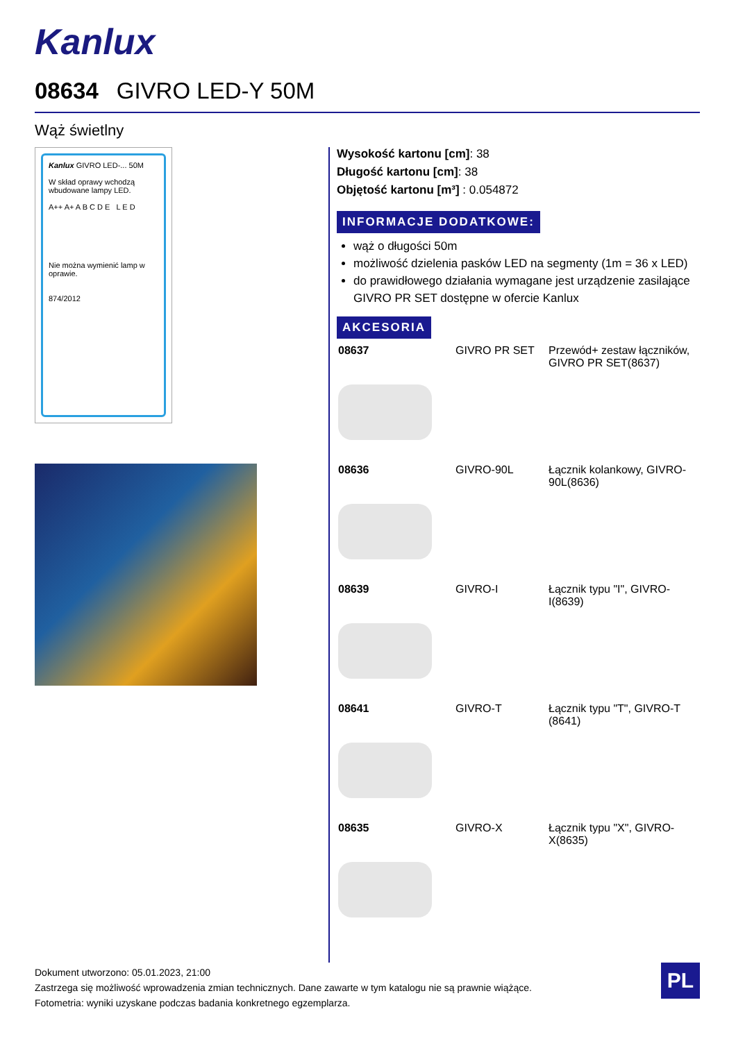Kanlux
08634 GIVRO LED-Y 50M
Wąż świetlny
Kanlux GIVRO LED-... 50M
W skład oprawy wchodzą wbudowane lampy LED.
A++ A+ A B C D E L E D
Nie można wymienić lamp w oprawie.
874/2012
Wysokość kartonu [cm]: 38
Długość kartonu [cm]: 38
Objętość kartonu [m³] : 0.054872
INFORMACJE DODATKOWE:
wąż o długości 50m
możliwość dzielenia pasków LED na segmenty (1m = 36 x LED)
do prawidłowego działania wymagane jest urządzenie zasilające GIVRO PR SET dostępne w ofercie Kanlux
AKCESORIA
| 08637 | GIVRO PR SET | Przewód+ zestaw łączników, GIVRO PR SET(8637) |
| 08636 | GIVRO-90L | Łącznik kolankowy, GIVRO-90L(8636) |
| 08639 | GIVRO-I | Łącznik typu "I", GIVRO-I(8639) |
| 08641 | GIVRO-T | Łącznik typu "T", GIVRO-T (8641) |
| 08635 | GIVRO-X | Łącznik typu "X", GIVRO-X(8635) |
Dokument utworzono: 05.01.2023, 21:00
Zastrzega się możliwość wprowadzenia zmian technicznych. Dane zawarte w tym katalogu nie są prawnie wiążące.
Fotometria: wyniki uzyskane podczas badania konkretnego egzemplarza.
PL